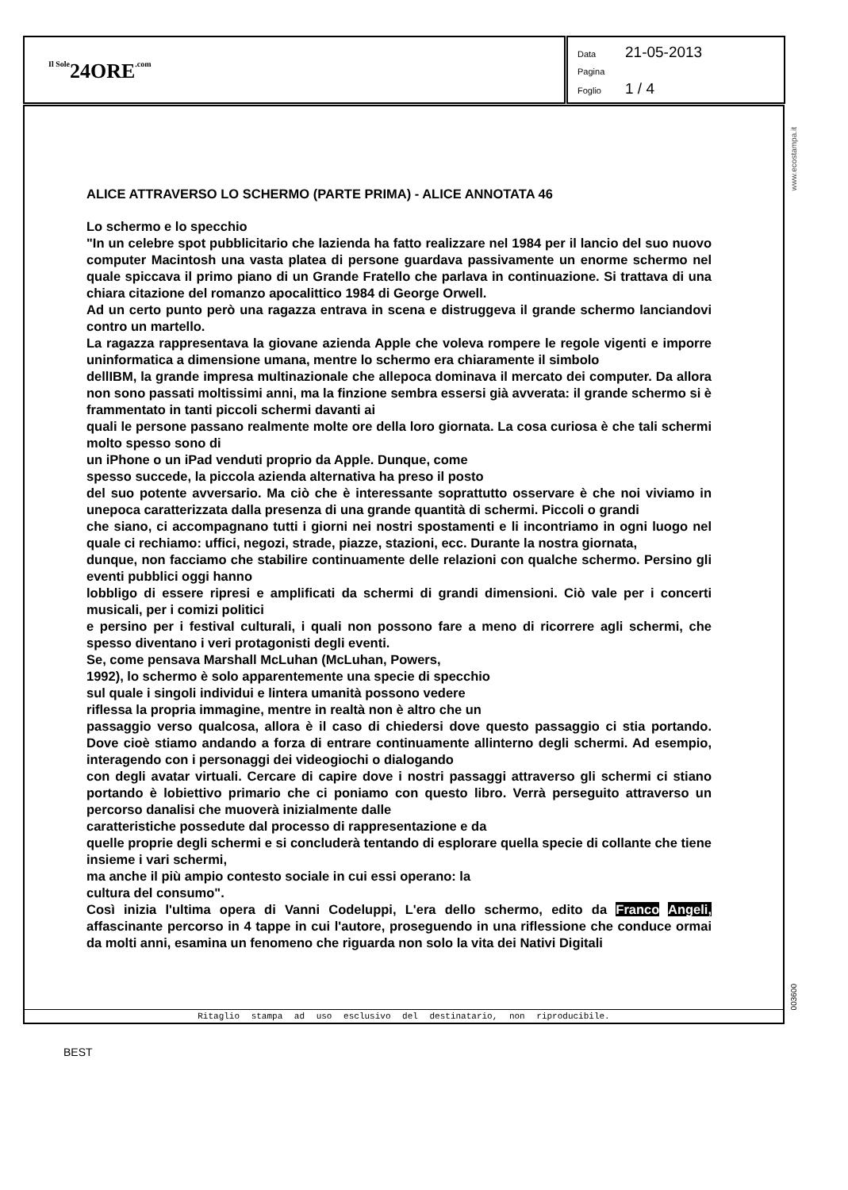Il Sole24ORE.com
Data 21-05-2013
Pagina
Foglio 1 / 4
ALICE ATTRAVERSO LO SCHERMO (PARTE PRIMA) - ALICE ANNOTATA 46
Lo schermo e lo specchio
"In un celebre spot pubblicitario che lazienda ha fatto realizzare nel 1984 per il lancio del suo nuovo computer Macintosh una vasta platea di persone guardava passivamente un enorme schermo nel quale spiccava il primo piano di un Grande Fratello che parlava in continuazione. Si trattava di una chiara citazione del romanzo apocalittico 1984 di George Orwell.
Ad un certo punto però una ragazza entrava in scena e distruggeva il grande schermo lanciandovi contro un martello.
La ragazza rappresentava la giovane azienda Apple che voleva rompere le regole vigenti e imporre uninformatica a dimensione umana, mentre lo schermo era chiaramente il simbolo
dellIBM, la grande impresa multinazionale che allepoca dominava il mercato dei computer. Da allora non sono passati moltissimi anni, ma la finzione sembra essersi già avverata: il grande schermo si è frammentato in tanti piccoli schermi davanti ai
quali le persone passano realmente molte ore della loro giornata. La cosa curiosa è che tali schermi molto spesso sono di
un iPhone o un iPad venduti proprio da Apple. Dunque, come
spesso succede, la piccola azienda alternativa ha preso il posto
del suo potente avversario. Ma ciò che è interessante soprattutto osservare è che noi viviamo in unepoca caratterizzata dalla presenza di una grande quantità di schermi. Piccoli o grandi
che siano, ci accompagnano tutti i giorni nei nostri spostamenti e li incontriamo in ogni luogo nel quale ci rechiamo: uffici, negozi, strade, piazze, stazioni, ecc. Durante la nostra giornata,
dunque, non facciamo che stabilire continuamente delle relazioni con qualche schermo. Persino gli eventi pubblici oggi hanno
lobbligo di essere ripresi e amplificati da schermi di grandi dimensioni. Ciò vale per i concerti musicali, per i comizi politici
e persino per i festival culturali, i quali non possono fare a meno di ricorrere agli schermi, che spesso diventano i veri protagonisti degli eventi.
Se, come pensava Marshall McLuhan (McLuhan, Powers,
1992), lo schermo è solo apparentemente una specie di specchio
sul quale i singoli individui e lintera umanità possono vedere
riflessa la propria immagine, mentre in realtà non è altro che un
passaggio verso qualcosa, allora è il caso di chiedersi dove questo passaggio ci stia portando. Dove cioè stiamo andando a forza di entrare continuamente allinterno degli schermi. Ad esempio, interagendo con i personaggi dei videogiochi o dialogando
con degli avatar virtuali. Cercare di capire dove i nostri passaggi attraverso gli schermi ci stiano portando è lobiettivo primario che ci poniamo con questo libro. Verrà perseguito attraverso un percorso danalisi che muoverà inizialmente dalle
caratteristiche possedute dal processo di rappresentazione e da
quelle proprie degli schermi e si concluderà tentando di esplorare quella specie di collante che tiene insieme i vari schermi,
ma anche il più ampio contesto sociale in cui essi operano: la
cultura del consumo".
Così inizia l'ultima opera di Vanni Codeluppi, L'era dello schermo, edito da Franco Angeli, affascinante percorso in 4 tappe in cui l'autore, proseguendo in una riflessione che conduce ormai da molti anni, esamina un fenomeno che riguarda non solo la vita dei Nativi Digitali
Ritaglio stampa ad uso esclusivo del destinatario, non riproducibile.
www.ecostampa.it
003600
BEST